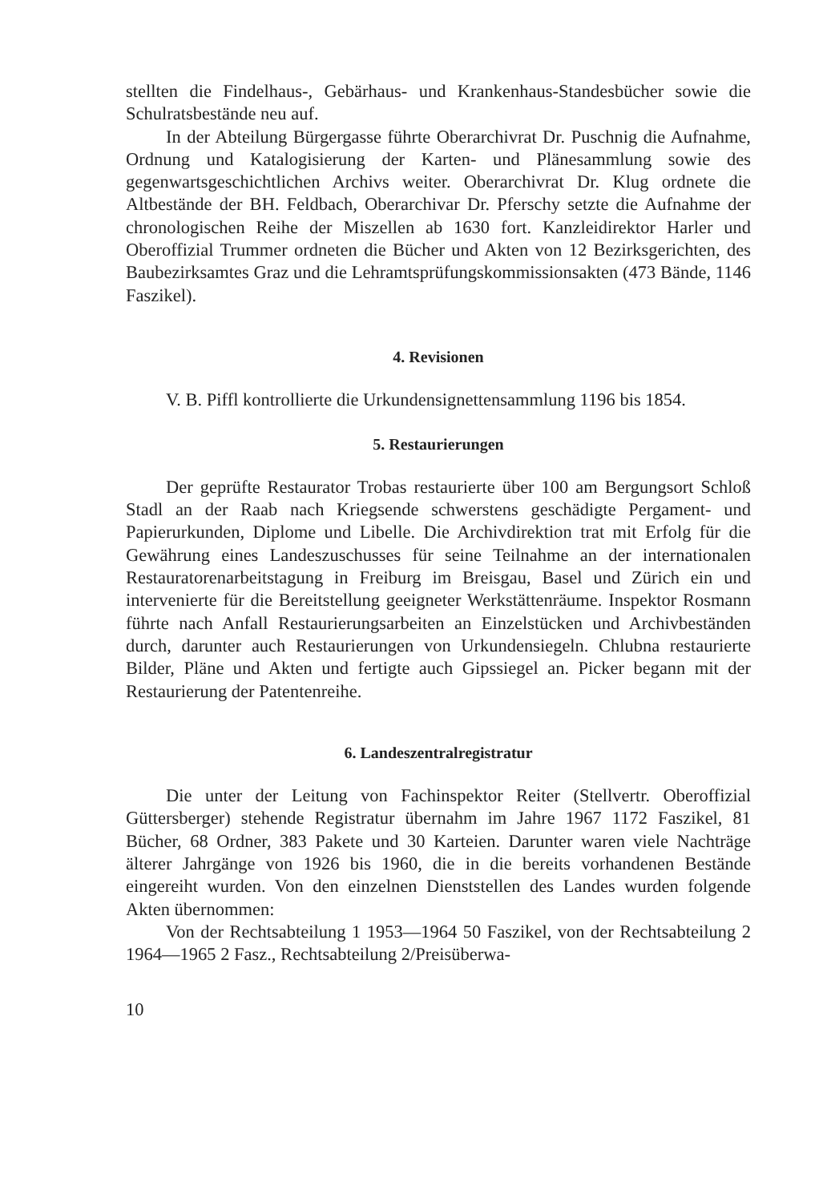stellten die Findelhaus-, Gebärhaus- und Krankenhaus-Standesbücher sowie die Schulratsbestände neu auf.
In der Abteilung Bürgergasse führte Oberarchivrat Dr. Puschnig die Aufnahme, Ordnung und Katalogisierung der Karten- und Plänesammlung sowie des gegenwartsgeschichtlichen Archivs weiter. Oberarchivrat Dr. Klug ordnete die Altbestände der BH. Feldbach, Oberarchivar Dr. Pferschy setzte die Aufnahme der chronologischen Reihe der Miszellen ab 1630 fort. Kanzleidirektor Harler und Oberoffizial Trummer ordneten die Bücher und Akten von 12 Bezirksgerichten, des Baubezirksamtes Graz und die Lehramtsprüfungskommissionsakten (473 Bände, 1146 Faszikel).
4. Revisionen
V. B. Piffl kontrollierte die Urkundensignettensammlung 1196 bis 1854.
5. Restaurierungen
Der geprüfte Restaurator Trobas restaurierte über 100 am Bergungsort Schloß Stadl an der Raab nach Kriegsende schwerstens geschädigte Pergament- und Papierurkunden, Diplome und Libelle. Die Archivdirektion trat mit Erfolg für die Gewährung eines Landeszuschusses für seine Teilnahme an der internationalen Restauratorenarbeitstagung in Freiburg im Breisgau, Basel und Zürich ein und intervenierte für die Bereitstellung geeigneter Werkstättenräume. Inspektor Rosmann führte nach Anfall Restaurierungsarbeiten an Einzelstücken und Archivbeständen durch, darunter auch Restaurierungen von Urkundensiegeln. Chlubna restaurierte Bilder, Pläne und Akten und fertigte auch Gipssiegel an. Picker begann mit der Restaurierung der Patentenreihe.
6. Landeszentralregistratur
Die unter der Leitung von Fachinspektor Reiter (Stellvertr. Oberoffizial Güttersberger) stehende Registratur übernahm im Jahre 1967 1172 Faszikel, 81 Bücher, 68 Ordner, 383 Pakete und 30 Karteien. Darunter waren viele Nachträge älterer Jahrgänge von 1926 bis 1960, die in die bereits vorhandenen Bestände eingereiht wurden. Von den einzelnen Dienststellen des Landes wurden folgende Akten übernommen:
Von der Rechtsabteilung 1 1953—1964 50 Faszikel, von der Rechtsabteilung 2 1964—1965 2 Fasz., Rechtsabteilung 2/Preisüberwa-
10